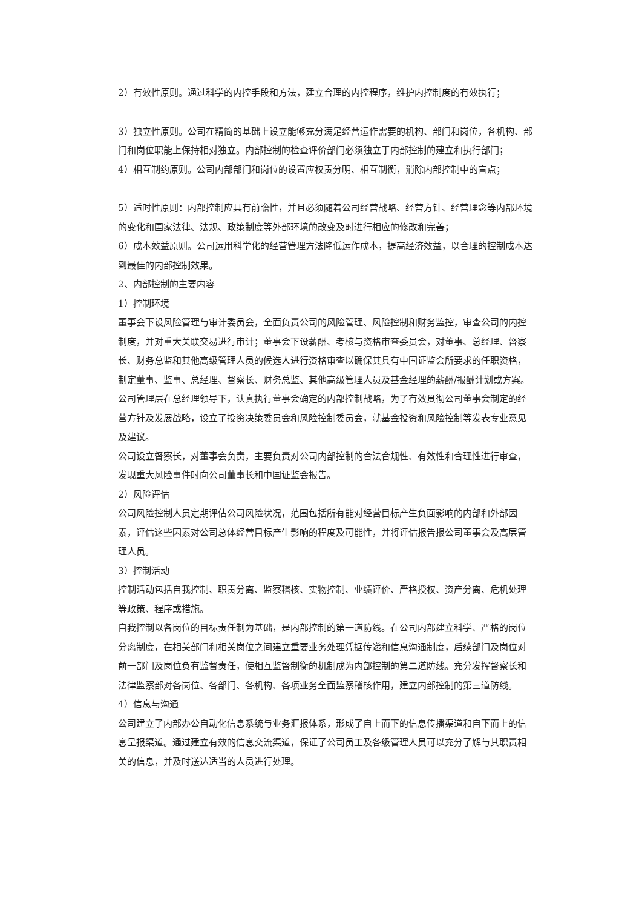2）有效性原则。通过科学的内控手段和方法，建立合理的内控程序，维护内控制度的有效执行；
3）独立性原则。公司在精简的基础上设立能够充分满足经营运作需要的机构、部门和岗位，各机构、部门和岗位职能上保持相对独立。内部控制的检查评价部门必须独立于内部控制的建立和执行部门；
4）相互制约原则。公司内部部门和岗位的设置应权责分明、相互制衡，消除内部控制中的盲点；
5）适时性原则：内部控制应具有前瞻性，并且必须随着公司经营战略、经营方针、经营理念等内部环境的变化和国家法律、法规、政策制度等外部环境的改变及时进行相应的修改和完善；
6）成本效益原则。公司运用科学化的经营管理方法降低运作成本，提高经济效益，以合理的控制成本达到最佳的内部控制效果。
2、内部控制的主要内容
1）控制环境
董事会下设风险管理与审计委员会，全面负责公司的风险管理、风险控制和财务监控，审查公司的内控制度，并对重大关联交易进行审计；董事会下设薪酬、考核与资格审查委员会，对董事、总经理、督察长、财务总监和其他高级管理人员的候选人进行资格审查以确保其具有中国证监会所要求的任职资格，制定董事、监事、总经理、督察长、财务总监、其他高级管理人员及基金经理的薪酬/报酬计划或方案。
公司管理层在总经理领导下，认真执行董事会确定的内部控制战略，为了有效贯彻公司董事会制定的经营方针及发展战略，设立了投资决策委员会和风险控制委员会，就基金投资和风险控制等发表专业意见及建议。
公司设立督察长，对董事会负责，主要负责对公司内部控制的合法合规性、有效性和合理性进行审查，发现重大风险事件时向公司董事长和中国证监会报告。
2）风险评估
公司风险控制人员定期评估公司风险状况，范围包括所有能对经营目标产生负面影响的内部和外部因素，评估这些因素对公司总体经营目标产生影响的程度及可能性，并将评估报告报公司董事会及高层管理人员。
3）控制活动
控制活动包括自我控制、职责分离、监察稽核、实物控制、业绩评价、严格授权、资产分离、危机处理等政策、程序或措施。
自我控制以各岗位的目标责任制为基础，是内部控制的第一道防线。在公司内部建立科学、严格的岗位分离制度，在相关部门和相关岗位之间建立重要业务处理凭据传递和信息沟通制度，后续部门及岗位对前一部门及岗位负有监督责任，使相互监督制衡的机制成为内部控制的第二道防线。充分发挥督察长和法律监察部对各岗位、各部门、各机构、各项业务全面监察稽核作用，建立内部控制的第三道防线。
4）信息与沟通
公司建立了内部办公自动化信息系统与业务汇报体系，形成了自上而下的信息传播渠道和自下而上的信息呈报渠道。通过建立有效的信息交流渠道，保证了公司员工及各级管理人员可以充分了解与其职责相关的信息，并及时送达适当的人员进行处理。